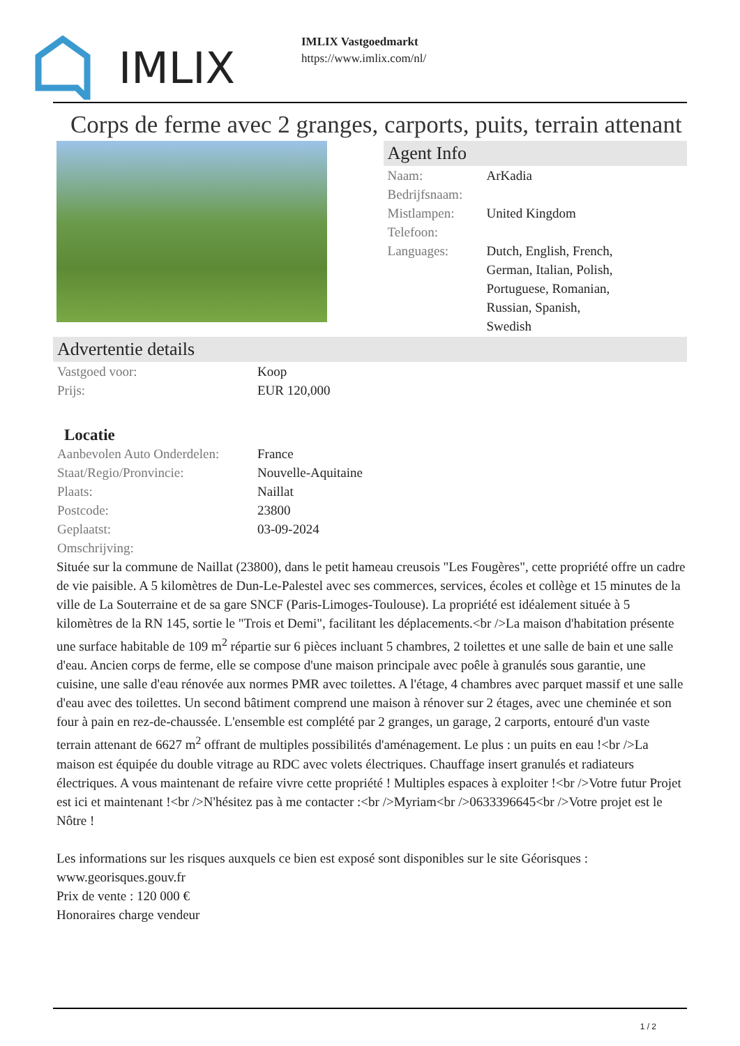IMLIX
IMLIX Vastgoedmarkt
https://www.imlix.com/nl/
Corps de ferme avec 2 granges, carports, puits, terrain attenant
Agent Info
| Naam: | ArKadia |
| Bedrijfsnaam: | |
| Mistlampen: | United Kingdom |
| Telefoon: | |
| Languages: | Dutch, English, French, German, Italian, Polish, Portuguese, Romanian, Russian, Spanish, Swedish |
Advertentie details
| Vastgoed voor: | Koop |
| Prijs: | EUR 120,000 |
Locatie
| Aanbevolen Auto Onderdelen: | France |
| Staat/Regio/Pronvincie: | Nouvelle-Aquitaine |
| Plaats: | Naillat |
| Postcode: | 23800 |
| Geplaatst: | 03-09-2024 |
| Omschrijving: | |
Située sur la commune de Naillat (23800), dans le petit hameau creusois "Les Fougères", cette propriété offre un cadre de vie paisible. A 5 kilomètres de Dun-Le-Palestel avec ses commerces, services, écoles et collège et 15 minutes de la ville de La Souterraine et de sa gare SNCF (Paris-Limoges-Toulouse). La propriété est idéalement située à 5 kilomètres de la RN 145, sortie le "Trois et Demi", facilitant les déplacements.<br />La maison d'habitation présente une surface habitable de 109 m<sup>2</sup> répartie sur 6 pièces incluant 5 chambres, 2 toilettes et une salle de bain et une salle d'eau. Ancien corps de ferme, elle se compose d'une maison principale avec poêle à granulés sous garantie, une cuisine, une salle d'eau rénovée aux normes PMR avec toilettes. A l'étage, 4 chambres avec parquet massif et une salle d'eau avec des toilettes. Un second bâtiment comprend une maison à rénover sur 2 étages, avec une cheminée et son four à pain en rez-de-chaussée. L'ensemble est complété par 2 granges, un garage, 2 carports, entouré d'un vaste terrain attenant de 6627 m<sup>2</sup> offrant de multiples possibilités d'aménagement. Le plus : un puits en eau !<br />La maison est équipée du double vitrage au RDC avec volets électriques. Chauffage insert granulés et radiateurs électriques. A vous maintenant de refaire vivre cette propriété ! Multiples espaces à exploiter !<br />Votre futur Projet est ici et maintenant !<br />N'hésitez pas à me contacter :<br />Myriam<br />0633396645<br />Votre projet est le Nôtre !
Les informations sur les risques auxquels ce bien est exposé sont disponibles sur le site Géorisques : www.georisques.gouv.fr
Prix de vente : 120 000 €
Honoraires charge vendeur
1 / 2